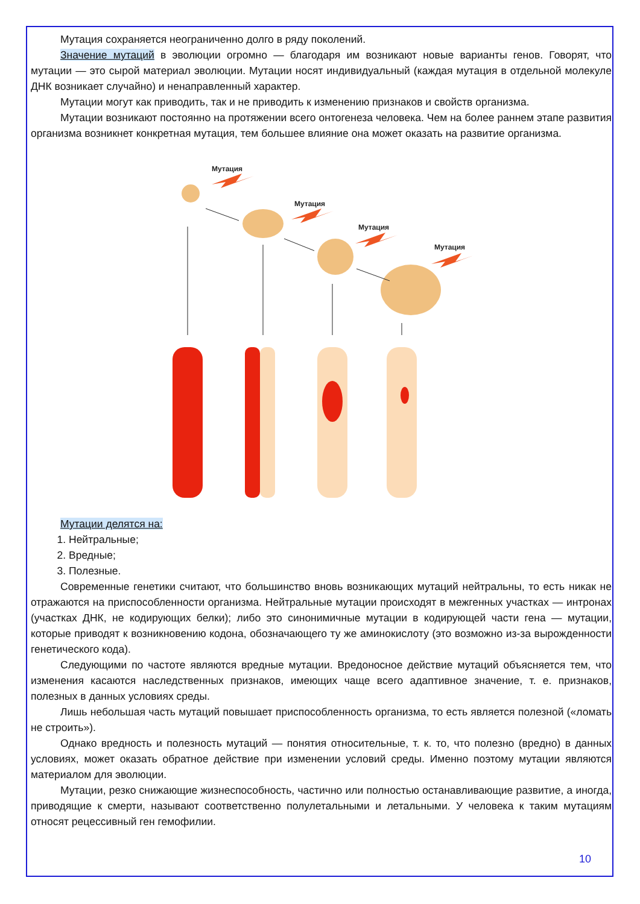Мутация сохраняется неограниченно долго в ряду поколений.
Значение мутаций в эволюции огромно — благодаря им возникают новые варианты генов. Говорят, что мутации — это сырой материал эволюции. Мутации носят индивидуальный (каждая мутация в отдельной молекуле ДНК возникает случайно) и ненаправленный характер.
Мутации могут как приводить, так и не приводить к изменению признаков и свойств организма.
Мутации возникают постоянно на протяжении всего онтогенеза человека. Чем на более раннем этапе развития организма возникнет конкретная мутация, тем большее влияние она может оказать на развитие организма.
Мутация
Мутация
Мутация
Мутация
Мутации делятся на:
1. Нейтральные;
2. Вредные;
3. Полезные.
Современные генетики считают, что большинство вновь возникающих мутаций нейтральны, то есть никак не отражаются на приспособленности организма. Нейтральные мутации происходят в межгенных участках — интронах (участках ДНК, не кодирующих белки); либо это синонимичные мутации в кодирующей части гена — мутации, которые приводят к возникновению кодона, обозначающего ту же аминокислоту (это возможно из-за вырожденности генетического кода).
Следующими по частоте являются вредные мутации. Вредоносное действие мутаций объясняется тем, что изменения касаются наследственных признаков, имеющих чаще всего адаптивное значение, т. е. признаков, полезных в данных условиях среды.
Лишь небольшая часть мутаций повышает приспособленность организма, то есть является полезной («ломать не строить»).
Однако вредность и полезность мутаций — понятия относительные, т. к. то, что полезно (вредно) в данных условиях, может оказать обратное действие при изменении условий среды. Именно поэтому мутации являются материалом для эволюции.
Мутации, резко снижающие жизнеспособность, частично или полностью останавливающие развитие, а иногда, приводящие к смерти, называют соответственно полулетальными и летальными. У человека к таким мутациям относят рецессивный ген гемофилии.
10